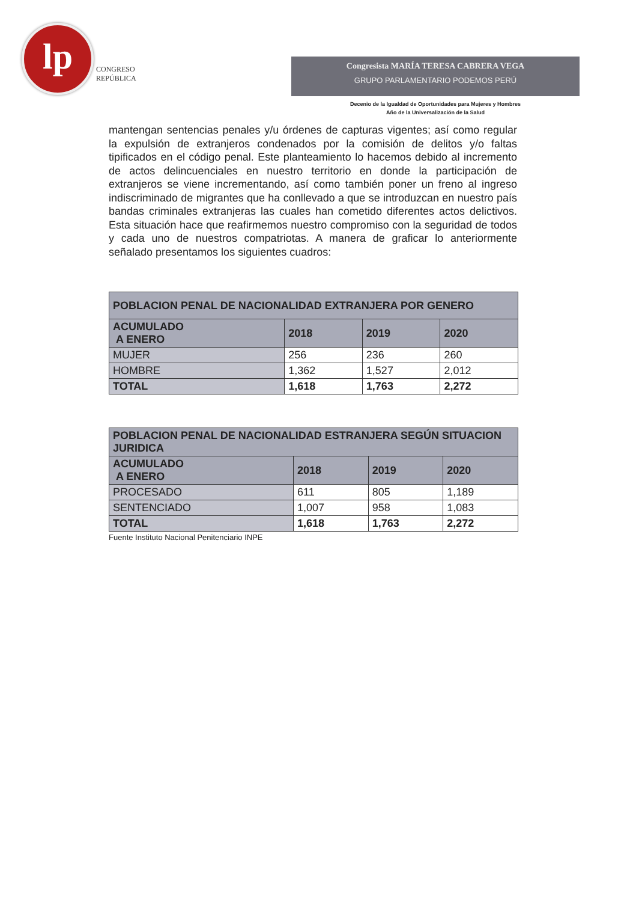lp
CONGRESO
REPÚBLICA
Congresista MARÍA TERESA CABRERA VEGA
GRUPO PARLAMENTARIO PODEMOS PERÚ
Decenio de la Igualdad de Oportunidades para Mujeres y Hombres
Año de la Universalización de la Salud
mantengan sentencias penales y/u órdenes de capturas vigentes; así como regular la expulsión de extranjeros condenados por la comisión de delitos y/o faltas tipificados en el código penal. Este planteamiento lo hacemos debido al incremento de actos delincuenciales en nuestro territorio en donde la participación de extranjeros se viene incrementando, así como también poner un freno al ingreso indiscriminado de migrantes que ha conllevado a que se introduzcan en nuestro país bandas criminales extranjeras las cuales han cometido diferentes actos delictivos. Esta situación hace que reafirmemos nuestro compromiso con la seguridad de todos y cada uno de nuestros compatriotas. A manera de graficar lo anteriormente señalado presentamos los siguientes cuadros:
| POBLACION PENAL DE NACIONALIDAD EXTRANJERA POR GENERO | | | |
| --- | --- | --- | --- |
| ACUMULADO A ENERO | 2018 | 2019 | 2020 |
| MUJER | 256 | 236 | 260 |
| HOMBRE | 1,362 | 1,527 | 2,012 |
| TOTAL | 1,618 | 1,763 | 2,272 |
| POBLACION PENAL DE NACIONALIDAD ESTRANJERA SEGÚN SITUACION JURIDICA | | | |
| --- | --- | --- | --- |
| ACUMULADO A ENERO | 2018 | 2019 | 2020 |
| PROCESADO | 611 | 805 | 1,189 |
| SENTENCIADO | 1,007 | 958 | 1,083 |
| TOTAL | 1,618 | 1,763 | 2,272 |
Fuente Instituto Nacional Penitenciario INPE